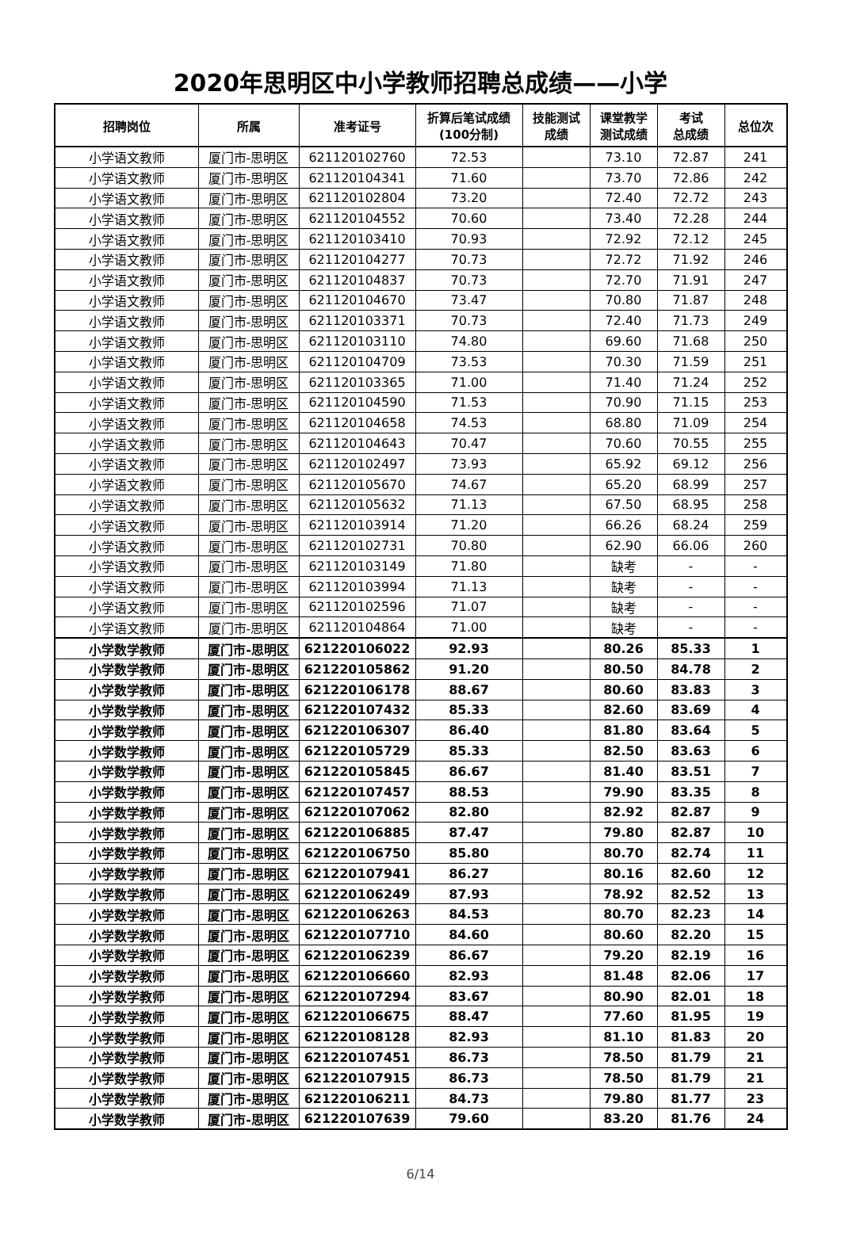2020年思明区中小学教师招聘总成绩——小学
| 招聘岗位 | 所属 | 准考证号 | 折算后笔试成绩 (100分制) | 技能测试 成绩 | 课堂教学 测试成绩 | 考试 总成绩 | 总位次 |
| --- | --- | --- | --- | --- | --- | --- | --- |
| 小学语文教师 | 厦门市-思明区 | 621120102760 | 72.53 | | 73.10 | 72.87 | 241 |
| 小学语文教师 | 厦门市-思明区 | 621120104341 | 71.60 | | 73.70 | 72.86 | 242 |
| 小学语文教师 | 厦门市-思明区 | 621120102804 | 73.20 | | 72.40 | 72.72 | 243 |
| 小学语文教师 | 厦门市-思明区 | 621120104552 | 70.60 | | 73.40 | 72.28 | 244 |
| 小学语文教师 | 厦门市-思明区 | 621120103410 | 70.93 | | 72.92 | 72.12 | 245 |
| 小学语文教师 | 厦门市-思明区 | 621120104277 | 70.73 | | 72.72 | 71.92 | 246 |
| 小学语文教师 | 厦门市-思明区 | 621120104837 | 70.73 | | 72.70 | 71.91 | 247 |
| 小学语文教师 | 厦门市-思明区 | 621120104670 | 73.47 | | 70.80 | 71.87 | 248 |
| 小学语文教师 | 厦门市-思明区 | 621120103371 | 70.73 | | 72.40 | 71.73 | 249 |
| 小学语文教师 | 厦门市-思明区 | 621120103110 | 74.80 | | 69.60 | 71.68 | 250 |
| 小学语文教师 | 厦门市-思明区 | 621120104709 | 73.53 | | 70.30 | 71.59 | 251 |
| 小学语文教师 | 厦门市-思明区 | 621120103365 | 71.00 | | 71.40 | 71.24 | 252 |
| 小学语文教师 | 厦门市-思明区 | 621120104590 | 71.53 | | 70.90 | 71.15 | 253 |
| 小学语文教师 | 厦门市-思明区 | 621120104658 | 74.53 | | 68.80 | 71.09 | 254 |
| 小学语文教师 | 厦门市-思明区 | 621120104643 | 70.47 | | 70.60 | 70.55 | 255 |
| 小学语文教师 | 厦门市-思明区 | 621120102497 | 73.93 | | 65.92 | 69.12 | 256 |
| 小学语文教师 | 厦门市-思明区 | 621120105670 | 74.67 | | 65.20 | 68.99 | 257 |
| 小学语文教师 | 厦门市-思明区 | 621120105632 | 71.13 | | 67.50 | 68.95 | 258 |
| 小学语文教师 | 厦门市-思明区 | 621120103914 | 71.20 | | 66.26 | 68.24 | 259 |
| 小学语文教师 | 厦门市-思明区 | 621120102731 | 70.80 | | 62.90 | 66.06 | 260 |
| 小学语文教师 | 厦门市-思明区 | 621120103149 | 71.80 | | 缺考 | - | - |
| 小学语文教师 | 厦门市-思明区 | 621120103994 | 71.13 | | 缺考 | - | - |
| 小学语文教师 | 厦门市-思明区 | 621120102596 | 71.07 | | 缺考 | - | - |
| 小学语文教师 | 厦门市-思明区 | 621120104864 | 71.00 | | 缺考 | - | - |
| 小学数学教师 | 厦门市-思明区 | 621220106022 | 92.93 | | 80.26 | 85.33 | 1 |
| 小学数学教师 | 厦门市-思明区 | 621220105862 | 91.20 | | 80.50 | 84.78 | 2 |
| 小学数学教师 | 厦门市-思明区 | 621220106178 | 88.67 | | 80.60 | 83.83 | 3 |
| 小学数学教师 | 厦门市-思明区 | 621220107432 | 85.33 | | 82.60 | 83.69 | 4 |
| 小学数学教师 | 厦门市-思明区 | 621220106307 | 86.40 | | 81.80 | 83.64 | 5 |
| 小学数学教师 | 厦门市-思明区 | 621220105729 | 85.33 | | 82.50 | 83.63 | 6 |
| 小学数学教师 | 厦门市-思明区 | 621220105845 | 86.67 | | 81.40 | 83.51 | 7 |
| 小学数学教师 | 厦门市-思明区 | 621220107457 | 88.53 | | 79.90 | 83.35 | 8 |
| 小学数学教师 | 厦门市-思明区 | 621220107062 | 82.80 | | 82.92 | 82.87 | 9 |
| 小学数学教师 | 厦门市-思明区 | 621220106885 | 87.47 | | 79.80 | 82.87 | 10 |
| 小学数学教师 | 厦门市-思明区 | 621220106750 | 85.80 | | 80.70 | 82.74 | 11 |
| 小学数学教师 | 厦门市-思明区 | 621220107941 | 86.27 | | 80.16 | 82.60 | 12 |
| 小学数学教师 | 厦门市-思明区 | 621220106249 | 87.93 | | 78.92 | 82.52 | 13 |
| 小学数学教师 | 厦门市-思明区 | 621220106263 | 84.53 | | 80.70 | 82.23 | 14 |
| 小学数学教师 | 厦门市-思明区 | 621220107710 | 84.60 | | 80.60 | 82.20 | 15 |
| 小学数学教师 | 厦门市-思明区 | 621220106239 | 86.67 | | 79.20 | 82.19 | 16 |
| 小学数学教师 | 厦门市-思明区 | 621220106660 | 82.93 | | 81.48 | 82.06 | 17 |
| 小学数学教师 | 厦门市-思明区 | 621220107294 | 83.67 | | 80.90 | 82.01 | 18 |
| 小学数学教师 | 厦门市-思明区 | 621220106675 | 88.47 | | 77.60 | 81.95 | 19 |
| 小学数学教师 | 厦门市-思明区 | 621220108128 | 82.93 | | 81.10 | 81.83 | 20 |
| 小学数学教师 | 厦门市-思明区 | 621220107451 | 86.73 | | 78.50 | 81.79 | 21 |
| 小学数学教师 | 厦门市-思明区 | 621220107915 | 86.73 | | 78.50 | 81.79 | 21 |
| 小学数学教师 | 厦门市-思明区 | 621220106211 | 84.73 | | 79.80 | 81.77 | 23 |
| 小学数学教师 | 厦门市-思明区 | 621220107639 | 79.60 | | 83.20 | 81.76 | 24 |
6/14